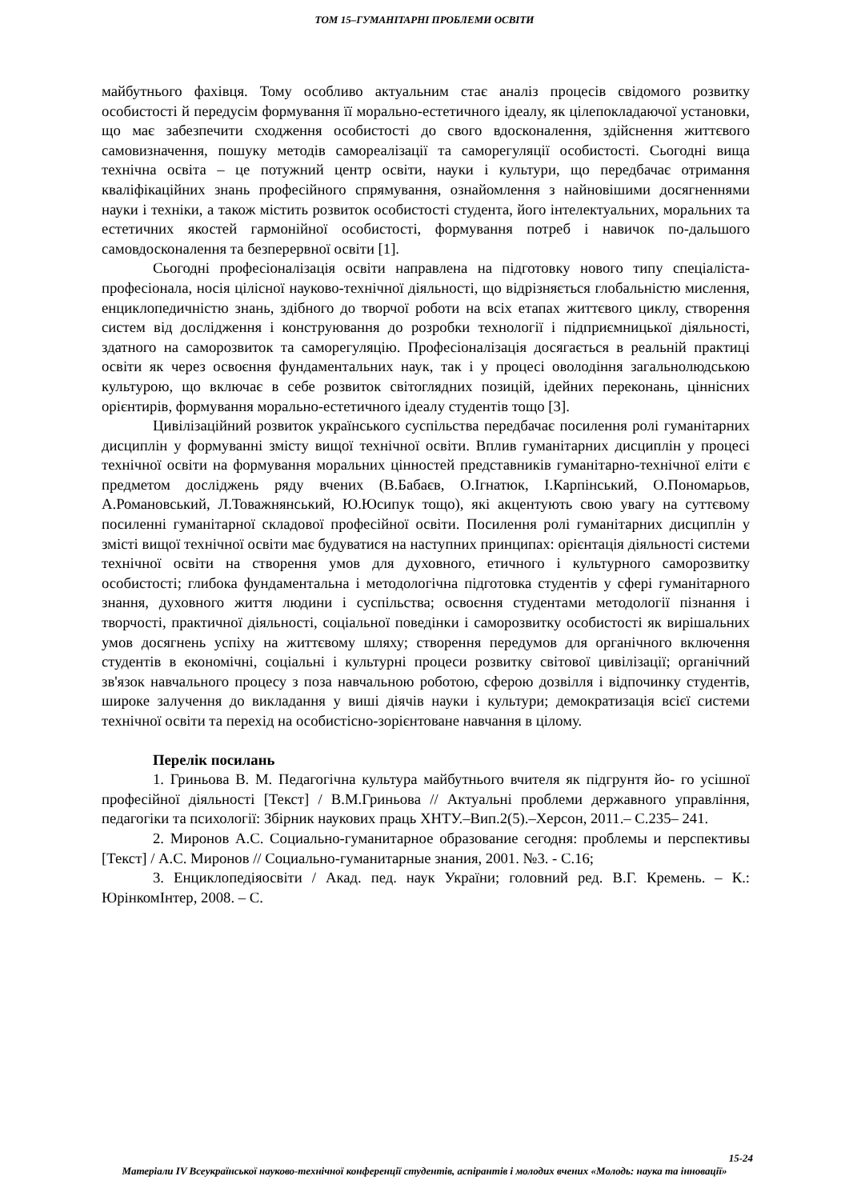ТОМ 15–ГУМАНІТАРНІ ПРОБЛЕМИ ОСВІТИ
майбутнього фахівця. Тому особливо актуальним стає аналіз процесів свідомого розвитку особистості й передусім формування її морально-естетичного ідеалу, як цілепокладаючої установки, що має забезпечити сходження особистості до свого вдосконалення, здійснення життєвого самовизначення, пошуку методів самореалізації та саморегуляції особистості. Сьогодні вища технічна освіта – це потужний центр освіти, науки і культури, що передбачає отримання кваліфікаційних знань професійного спрямування, ознайомлення з найновішими досягненнями науки і техніки, а також містить розвиток особистості студента, його інтелектуальних, моральних та естетичних якостей гармонійної особистості, формування потреб і навичок по-дальшого самовдосконалення та безперервної освіти [1].
Сьогодні професіоналізація освіти направлена на підготовку нового типу спеціаліста-професіонала, носія цілісної науково-технічної діяльності, що відрізняється глобальністю мислення, енциклопедичністю знань, здібного до творчої роботи на всіх етапах життєвого циклу, створення систем від дослідження і конструювання до розробки технології і підприємницької діяльності, здатного на саморозвиток та саморегуляцію. Професіоналізація досягається в реальній практиці освіти як через освоєння фундаментальних наук, так і у процесі оволодіння загальнолюдською культурою, що включає в себе розвиток світоглядних позицій, ідейних переконань, ціннісних орієнтирів, формування морально-естетичного ідеалу студентів тощо [3].
Цивілізаційний розвиток українського суспільства передбачає посилення ролі гуманітарних дисциплін у формуванні змісту вищої технічної освіти. Вплив гуманітарних дисциплін у процесі технічної освіти на формування моральних цінностей представників гуманітарно-технічної еліти є предметом досліджень ряду вчених (В.Бабаєв, О.Ігнатюк, І.Карпінський, О.Пономарьов, А.Романовський, Л.Товажнянський, Ю.Юсипук тощо), які акцентують свою увагу на суттєвому посиленні гуманітарної складової професійної освіти. Посилення ролі гуманітарних дисциплін у змісті вищої технічної освіти має будуватися на наступних принципах: орієнтація діяльності системи технічної освіти на створення умов для духовного, етичного і культурного саморозвитку особистості; глибока фундаментальна і методологічна підготовка студентів у сфері гуманітарного знання, духовного життя людини і суспільства; освоєння студентами методології пізнання і творчості, практичної діяльності, соціальної поведінки і саморозвитку особистості як вирішальних умов досягнень успіху на життєвому шляху; створення передумов для органічного включення студентів в економічні, соціальні і культурні процеси розвитку світової цивілізації; органічний зв'язок навчального процесу з поза навчальною роботою, сферою дозвілля і відпочинку студентів, широке залучення до викладання у виші діячів науки і культури; демократизація всієї системи технічної освіти та перехід на особистісно-зорієнтоване навчання в цілому.
Перелік посилань
1. Гриньова В. М. Педагогічна культура майбутнього вчителя як підгрунтя йо- го усішної професійної діяльності [Текст] / В.М.Гриньова // Актуальні проблеми державного управління, педагогіки та психології: Збірник наукових праць ХНТУ.–Вип.2(5).–Херсон, 2011.– С.235– 241.
2. Миронов А.С. Социально-гуманитарное образование сегодня: проблемы и перспективы [Текст] / А.С. Миронов // Социально-гуманитарные знания, 2001. №3. - С.16;
3. Енциклопедіяосвіти / Акад. пед. наук України; головний ред. В.Г. Кремень. – К.: ЮрінкомІнтер, 2008. – С.
15-24
Матеріали IV Всеукраїнської науково-технічної конференції студентів, аспірантів і молодих вчених «Молодь: наука та інновації»